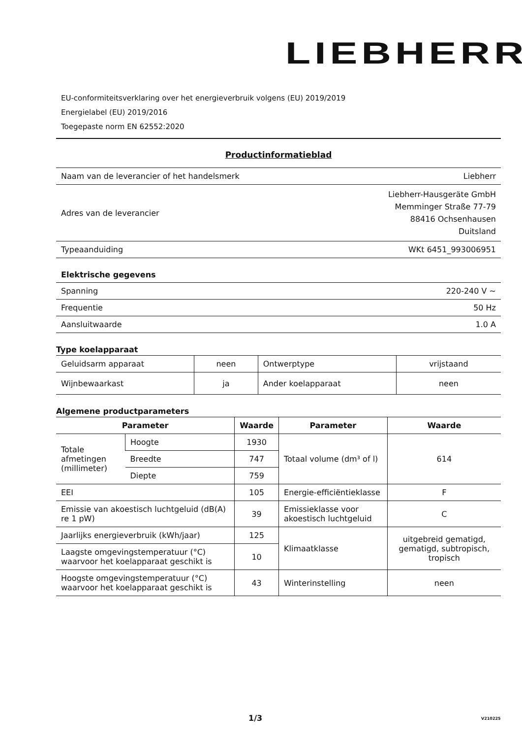LIEBHERR
EU-conformiteitsverklaring over het energieverbruik volgens (EU) 2019/2019
Energielabel (EU) 2019/2016
Toegepaste norm EN 62552:2020
Productinformatieblad
| Naam van de leverancier of het handelsmerk | Liebherr |
| Adres van de leverancier | Liebherr-Hausgeräte GmbH Memminger Straße 77-79 88416 Ochsenhausen Duitsland |
| Typeaanduiding | WKt 6451_993006951 |
Elektrische gegevens
| Spanning | 220-240 V ~ |
| Frequentie | 50 Hz |
| Aansluitwaarde | 1.0 A |
Type koelapparaat
| Geluidsarm apparaat | neen | Ontwerptype | vrijstaand |
| Wijnbewaarkast | ja | Ander koelapparaat | neen |
Algemene productparameters
| Parameter | | Waarde | Parameter | Waarde |
| --- | --- | --- | --- | --- |
| Totale afmetingen (millimeter) | Hoogte | 1930 | Totaal volume (dm³ of l) | 614 |
| | Breedte | 747 | | |
| | Diepte | 759 | | |
| EEI | | 105 | Energie-efficiëntieklasse | F |
| Emissie van akoestisch luchtgeluid (dB(A) re 1 pW) | | 39 | Emissieklasse voor akoestisch luchtgeluid | C |
| Jaarlijks energieverbruik (kWh/jaar) | | 125 | Klimaatklasse | uitgebreid gematigd, gematigd, subtropisch, tropisch |
| Laagste omgevingstemperatuur (°C) waarvoor het koelapparaat geschikt is | | 10 | | |
| Hoogste omgevingstemperatuur (°C) waarvoor het koelapparaat geschikt is | | 43 | Winterinstelling | neen |
1/3 V210225